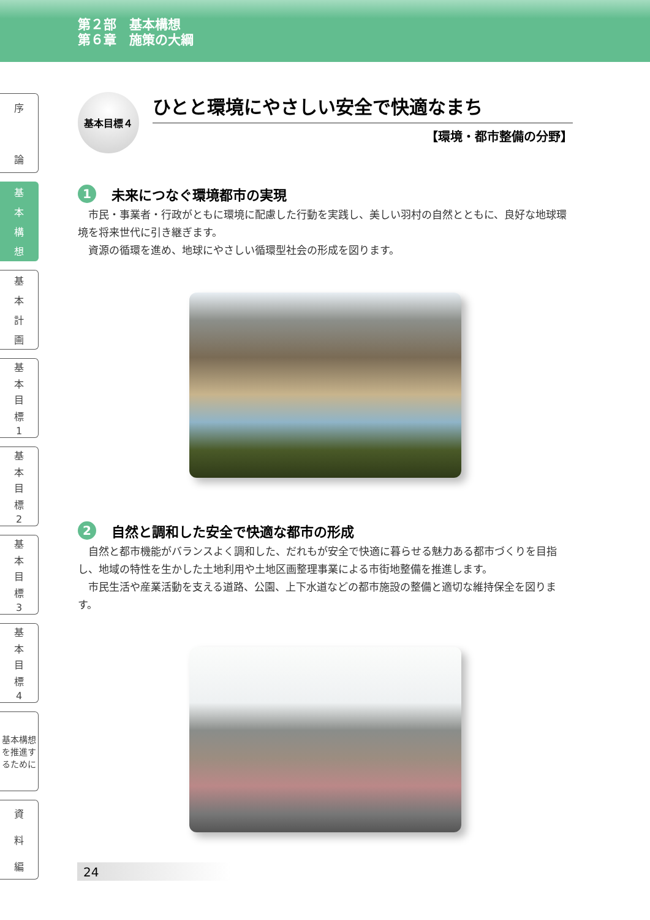第２部　基本構想
第６章　施策の大綱
序
論
基本構想
基本計画
基本目標
1
基本目標
2
基本目標
3
基本目標
4
基本構想を推進するために
資料編
基本目標４
ひとと環境にやさしい安全で快適なまち
【環境・都市整備の分野】
1 未来につなぐ環境都市の実現
市民・事業者・行政がともに環境に配慮した行動を実践し、美しい羽村の自然とともに、良好な地球環境を将来世代に引き継ぎます。
資源の循環を進め、地球にやさしい循環型社会の形成を図ります。
2 自然と調和した安全で快適な都市の形成
自然と都市機能がバランスよく調和した、だれもが安全で快適に暮らせる魅力ある都市づくりを目指し、地域の特性を生かした土地利用や土地区画整理事業による市街地整備を推進します。
市民生活や産業活動を支える道路、公園、上下水道などの都市施設の整備と適切な維持保全を図ります。
24